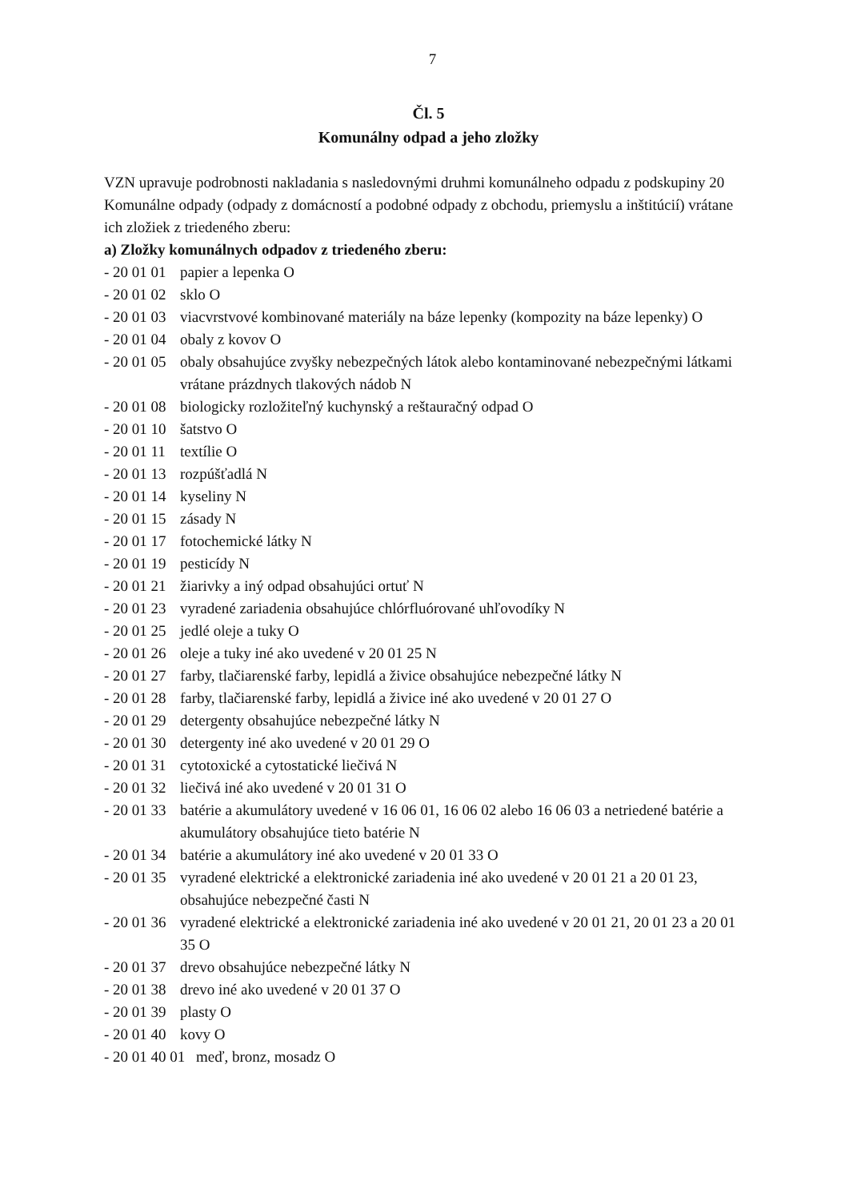7
Čl. 5
Komunálny odpad a jeho zložky
VZN upravuje podrobnosti nakladania s nasledovnými druhmi komunálneho odpadu z podskupiny 20 Komunálne odpady (odpady z domácností a podobné odpady z obchodu, priemyslu a inštitúcií) vrátane ich zložiek z triedeného zberu:
a) Zložky komunálnych odpadov z triedeného zberu:
- 20 01 01 papier a lepenka O
- 20 01 02 sklo O
- 20 01 03 viacvrstvové kombinované materiály na báze lepenky (kompozity na báze lepenky) O
- 20 01 04 obaly z kovov O
- 20 01 05 obaly obsahujúce zvyšky nebezpečných látok alebo kontaminované nebezpečnými látkami vrátane prázdnych tlakových nádob N
- 20 01 08 biologicky rozložiteľný kuchynský a reštauračný odpad O
- 20 01 10 šatstvo O
- 20 01 11 textílie O
- 20 01 13 rozpúšťadlá N
- 20 01 14 kyseliny N
- 20 01 15 zásady N
- 20 01 17 fotochemické látky N
- 20 01 19 pesticídy N
- 20 01 21 žiarivky a iný odpad obsahujúci ortuť N
- 20 01 23 vyradené zariadenia obsahujúce chlórfluórované uhľovodíky N
- 20 01 25 jedlé oleje a tuky O
- 20 01 26 oleje a tuky iné ako uvedené v 20 01 25 N
- 20 01 27 farby, tlačiarenské farby, lepidlá a živice obsahujúce nebezpečné látky N
- 20 01 28 farby, tlačiarenské farby, lepidlá a živice iné ako uvedené v 20 01 27 O
- 20 01 29 detergenty obsahujúce nebezpečné látky N
- 20 01 30 detergenty iné ako uvedené v 20 01 29 O
- 20 01 31 cytotoxické a cytostatické liečivá N
- 20 01 32 liečivá iné ako uvedené v 20 01 31 O
- 20 01 33 batérie a akumulátory uvedené v 16 06 01, 16 06 02 alebo 16 06 03 a netriedené batérie a akumulátory obsahujúce tieto batérie N
- 20 01 34 batérie a akumulátory iné ako uvedené v 20 01 33 O
- 20 01 35 vyradené elektrické a elektronické zariadenia iné ako uvedené v 20 01 21 a 20 01 23, obsahujúce nebezpečné časti N
- 20 01 36 vyradené elektrické a elektronické zariadenia iné ako uvedené v 20 01 21, 20 01 23 a 20 01 35 O
- 20 01 37 drevo obsahujúce nebezpečné látky N
- 20 01 38 drevo iné ako uvedené v 20 01 37 O
- 20 01 39 plasty O
- 20 01 40 kovy O
- 20 01 40 01 meď, bronz, mosadz O